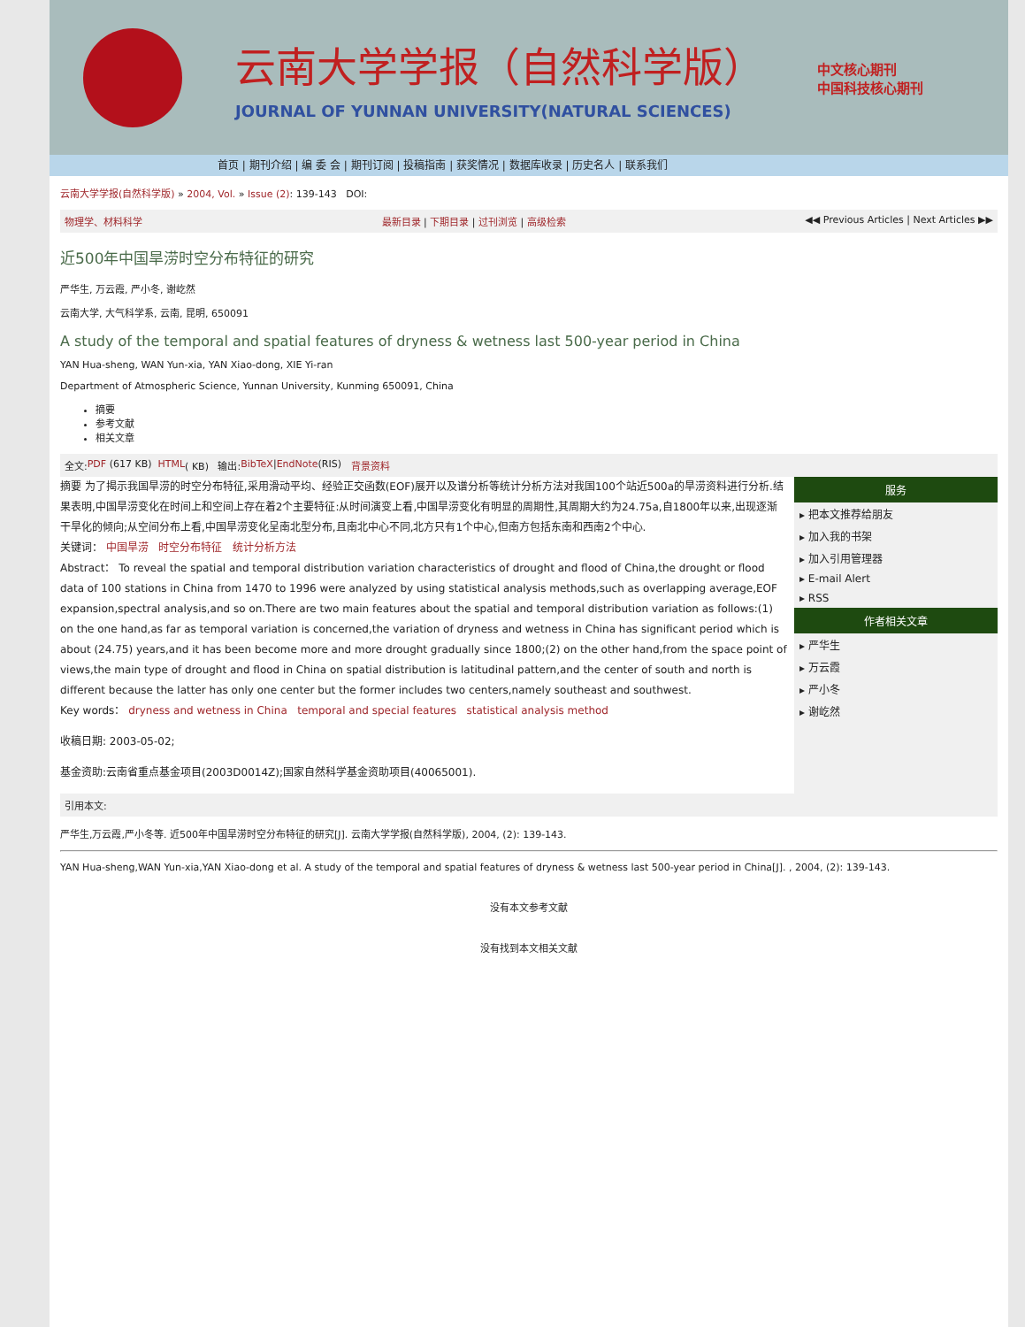云南大学学报（自然科学版）
JOURNAL OF YUNNAN UNIVERSITY(NATURAL SCIENCES)
中文核心期刊
中国科技核心期刊
首页 | 期刊介绍 | 编 委 会 | 期刊订阅 | 投稿指南 | 获奖情况 | 数据库收录 | 历史名人 | 联系我们
云南大学学报(自然科学版) » 2004, Vol. » Issue (2): 139-143 DOI:
物理学、材料科学 最新目录 | 下期目录 | 过刊浏览 | 高级检索 ◀◀ Previous Articles | Next Articles ▶▶
近500年中国旱涝时空分布特征的研究
严华生, 万云霞, 严小冬, 谢屹然
云南大学, 大气科学系, 云南, 昆明, 650091
A study of the temporal and spatial features of dryness & wetness last 500-year period in China
YAN Hua-sheng, WAN Yun-xia, YAN Xiao-dong, XIE Yi-ran
Department of Atmospheric Science, Yunnan University, Kunming 650091, China
摘要
参考文献
相关文章
全文: PDF (617 KB) HTML ( KB) 输出: BibTeX | EndNote (RIS) 背景资料
摘要 为了揭示我国旱涝的时空分布特征,采用滑动平均、经验正交函数(EOF)展开以及谱分析等统计分析方法对我国100个站近500a的旱涝资料进行分析.结果表明,中国旱涝变化在时间上和空间上存在着2个主要特征:从时间演变上看,中国旱涝变化有明显的周期性,其周期大约为24.75a,自1800年以来,出现逐渐干旱化的倾向;从空间分布上看,中国旱涝变化呈南北型分布,且南北中心不同,北方只有1个中心,但南方包括东南和西南2个中心.
关键词： 中国旱涝 时空分布特征 统计分析方法
Abstract： To reveal the spatial and temporal distribution variation characteristics of drought and flood of China,the drought or flood data of 100 stations in China from 1470 to 1996 were analyzed by using statistical analysis methods,such as overlapping average,EOF expansion,spectral analysis,and so on.There are two main features about the spatial and temporal distribution variation as follows:(1) on the one hand,as far as temporal variation is concerned,the variation of dryness and wetness in China has significant period which is about (24.75) years,and it has been become more and more drought gradually since 1800;(2) on the other hand,from the space point of views,the main type of drought and flood in China on spatial distribution is latitudinal pattern,and the center of south and north is different because the latter has only one center but the former includes two centers,namely southeast and southwest.
Key words： dryness and wetness in China temporal and special features statistical analysis method
收稿日期: 2003-05-02;
基金资助:云南省重点基金项目(2003D0014Z);国家自然科学基金资助项目(40065001).
服务
▸ 把本文推荐给朋友
▸ 加入我的书架
▸ 加入引用管理器
▸ E-mail Alert
▸ RSS
作者相关文章
▸ 严华生
▸ 万云霞
▸ 严小冬
▸ 谢屹然
引用本文:
严华生,万云霞,严小冬等. 近500年中国旱涝时空分布特征的研究[J]. 云南大学学报(自然科学版), 2004, (2): 139-143.
YAN Hua-sheng,WAN Yun-xia,YAN Xiao-dong et al. A study of the temporal and spatial features of dryness & wetness last 500-year period in China[J]. , 2004, (2): 139-143.
没有本文参考文献
没有找到本文相关文献